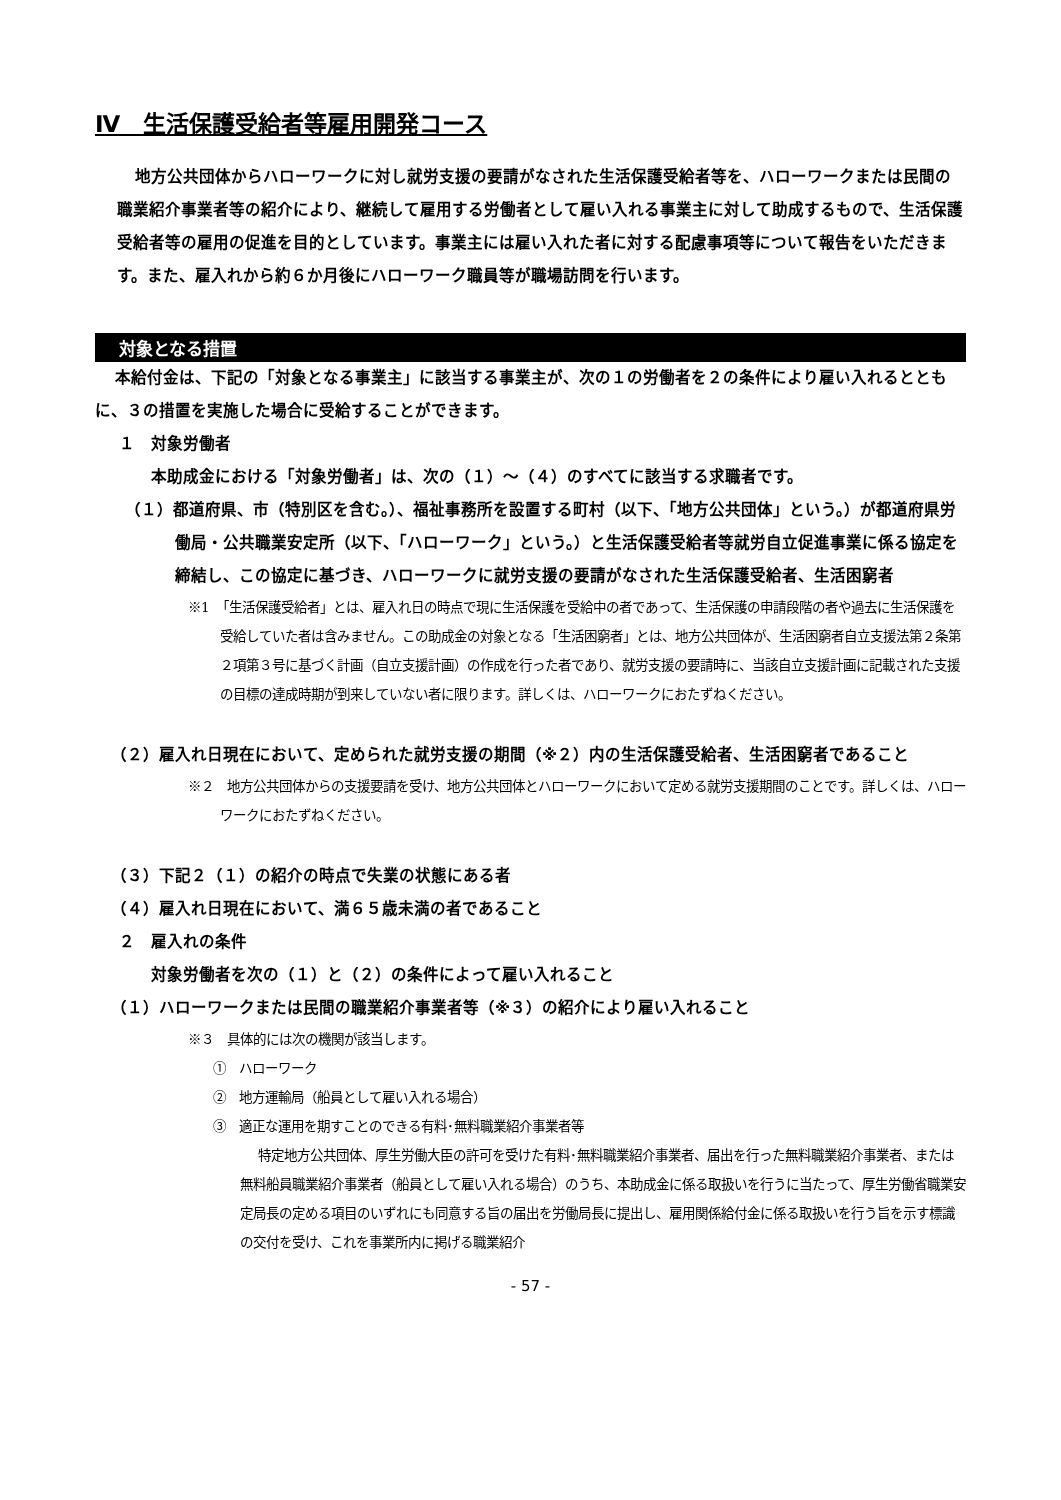Ⅳ　生活保護受給者等雇用開発コース
地方公共団体からハローワークに対し就労支援の要請がなされた生活保護受給者等を、ハローワークまたは民間の職業紹介事業者等の紹介により、継続して雇用する労働者として雇い入れる事業主に対して助成するもので、生活保護受給者等の雇用の促進を目的としています。事業主には雇い入れた者に対する配慮事項等について報告をいただきます。また、雇入れから約６か月後にハローワーク職員等が職場訪問を行います。
対象となる措置
本給付金は、下記の「対象となる事業主」に該当する事業主が、次の１の労働者を２の条件により雇い入れるとともに、３の措置を実施した場合に受給することができます。
１　対象労働者
本助成金における「対象労働者」は、次の（１）～（４）のすべてに該当する求職者です。
（１）都道府県、市（特別区を含む。）、福祉事務所を設置する町村（以下、「地方公共団体」という。）が都道府県労働局・公共職業安定所（以下、「ハローワーク」という。）と生活保護受給者等就労自立促進事業に係る協定を締結し、この協定に基づき、ハローワークに就労支援の要請がなされた生活保護受給者、生活困窮者
※1　「生活保護受給者」とは、雇入れ日の時点で現に生活保護を受給中の者であって、生活保護の申請段階の者や過去に生活保護を受給していた者は含みません。この助成金の対象となる「生活困窮者」とは、地方公共団体が、生活困窮者自立支援法第２条第２項第３号に基づく計画（自立支援計画）の作成を行った者であり、就労支援の要請時に、当該自立支援計画に記載された支援の目標の達成時期が到来していない者に限ります。詳しくは、ハローワークにおたずねください。
（２）雇入れ日現在において、定められた就労支援の期間（※２）内の生活保護受給者、生活困窮者であること
※２　地方公共団体からの支援要請を受け、地方公共団体とハローワークにおいて定める就労支援期間のことです。詳しくは、ハローワークにおたずねください。
（３）下記２（１）の紹介の時点で失業の状態にある者
（４）雇入れ日現在において、満６５歳未満の者であること
２　雇入れの条件
対象労働者を次の（１）と（２）の条件によって雇い入れること
（１）ハローワークまたは民間の職業紹介事業者等（※３）の紹介により雇い入れること
※３　具体的には次の機関が該当します。
①　ハローワーク
②　地方運輸局（船員として雇い入れる場合）
③　適正な運用を期すことのできる有料･無料職業紹介事業者等
特定地方公共団体、厚生労働大臣の許可を受けた有料･無料職業紹介事業者、届出を行った無料職業紹介事業者、または無料船員職業紹介事業者（船員として雇い入れる場合）のうち、本助成金に係る取扱いを行うに当たって、厚生労働省職業安定局長の定める項目のいずれにも同意する旨の届出を労働局長に提出し、雇用関係給付金に係る取扱いを行う旨を示す標識の交付を受け、これを事業所内に掲げる職業紹介
- 57 -